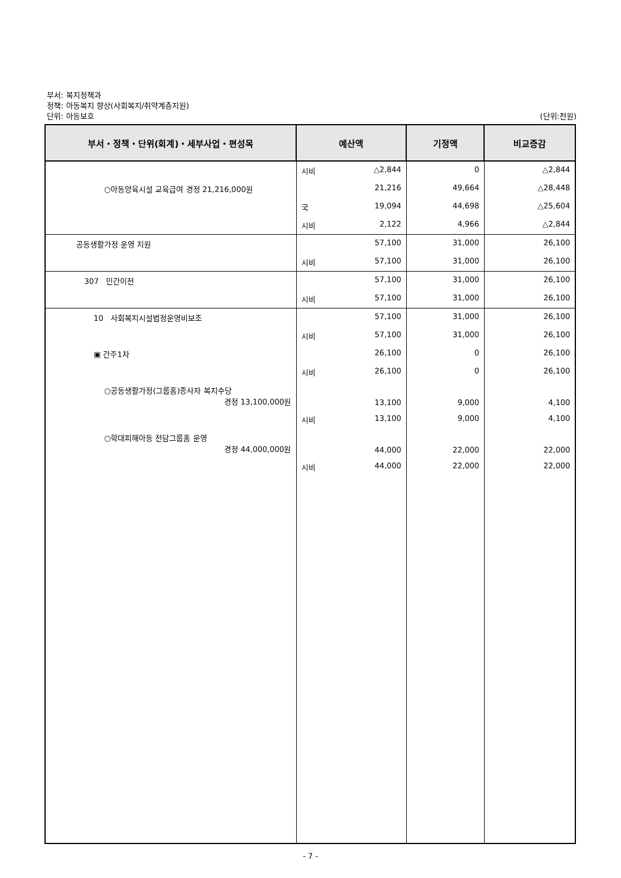부서: 복지정책과
정책: 아동복지 향상(사회복지/취약계층지원)
단위: 아동보호 (단위:천원)
| 부서・정책・단위(회계)・세부사업・편성목 | 예산액 | 기정액 | 비교증감 |
| --- | --- | --- | --- |
| | 시비 △2,844 | 0 | △2,844 |
| ○아동양육시설 교육급여 경정 21,216,000원 | 21,216 | 49,664 | △28,448 |
| | 국 19,094 | 44,698 | △25,604 |
| | 시비 2,122 | 4,966 | △2,844 |
| 공동생활가정 운영 지원 | 57,100 | 31,000 | 26,100 |
| | 시비 57,100 | 31,000 | 26,100 |
| 307 민간이전 | 57,100 | 31,000 | 26,100 |
| | 시비 57,100 | 31,000 | 26,100 |
| 10 사회복지시설법정운영비보조 | 57,100 | 31,000 | 26,100 |
| | 시비 57,100 | 31,000 | 26,100 |
| ▣ 간주1차 | 26,100 | 0 | 26,100 |
| | 시비 26,100 | 0 | 26,100 |
| ○공동생활가정(그룹홈)종사자 복지수당 경정 13,100,000원 | 13,100 | 9,000 | 4,100 |
| | 시비 13,100 | 9,000 | 4,100 |
| ○학대피해아동 전담그룹홈 운영 경정 44,000,000원 | 44,000 | 22,000 | 22,000 |
| | 시비 44,000 | 22,000 | 22,000 |
- 7 -